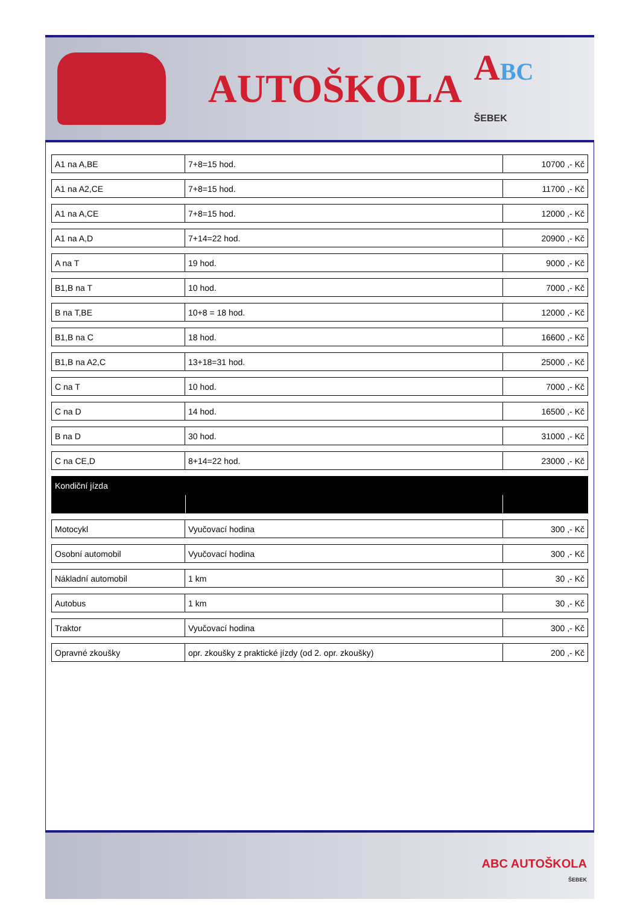AUTOŠKOLA
ABC
ŠEBEK
| A1 na A,BE | 7+8=15 hod. | 10700 ,- Kč |
| A1 na A2,CE | 7+8=15 hod. | 11700 ,- Kč |
| A1 na A,CE | 7+8=15 hod. | 12000 ,- Kč |
| A1 na A,D | 7+14=22 hod. | 20900 ,- Kč |
| A na T | 19 hod. | 9000 ,- Kč |
| B1,B na T | 10 hod. | 7000 ,- Kč |
| B na T,BE | 10+8 = 18 hod. | 12000 ,- Kč |
| B1,B na C | 18 hod. | 16600 ,- Kč |
| B1,B na A2,C | 13+18=31 hod. | 25000 ,- Kč |
| C na T | 10 hod. | 7000 ,- Kč |
| C na D | 14 hod. | 16500 ,- Kč |
| B na D | 30 hod. | 31000 ,- Kč |
| C na CE,D | 8+14=22 hod. | 23000 ,- Kč |
| Kondiční jízda | | |
| Motocykl | Vyučovací hodina | 300 ,- Kč |
| Osobní automobil | Vyučovací hodina | 300 ,- Kč |
| Nákladní automobil | 1 km | 30 ,- Kč |
| Autobus | 1 km | 30 ,- Kč |
| Traktor | Vyučovací hodina | 300 ,- Kč |
| Opravné zkoušky | opr. zkoušky z praktické jízdy (od 2. opr. zkoušky) | 200 ,- Kč |
ABC AUTOŠKOLA
ŠEBEK